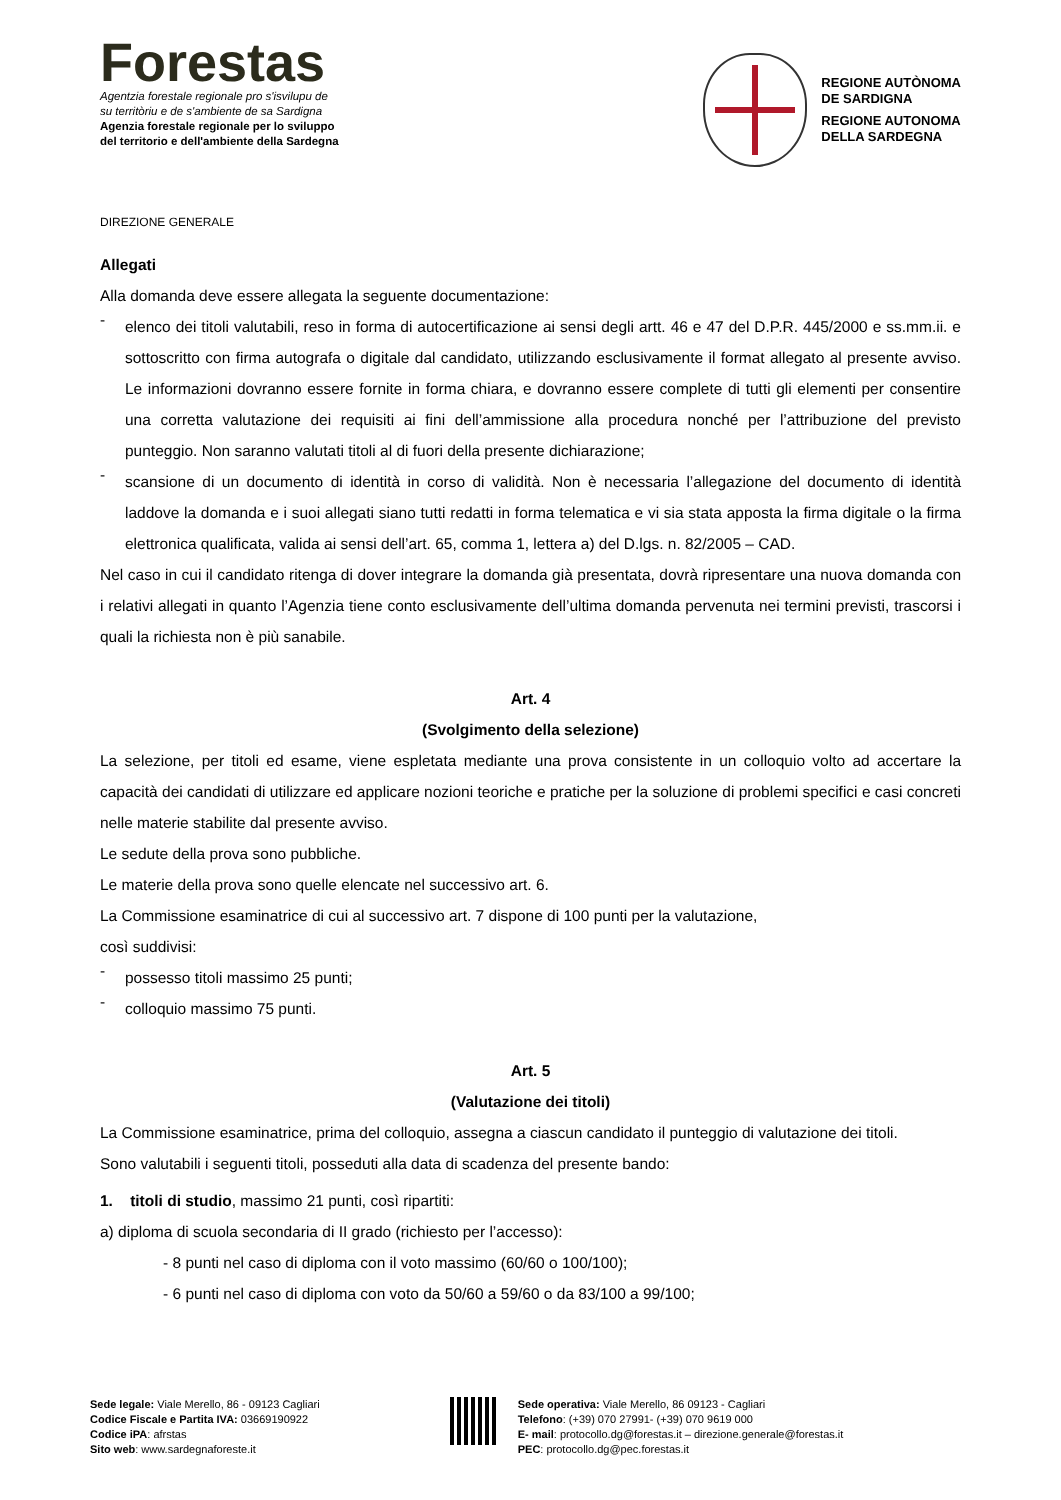Forestas
Agentzia forestale regionale pro s'isvilupu de
su territòriu e de s'ambiente de sa Sardigna
Agenzia forestale regionale per lo sviluppo
del territorio e dell'ambiente della Sardegna
REGIONE AUTÒNOMA
DE SARDIGNA
REGIONE AUTONOMA
DELLA SARDEGNA
DIREZIONE GENERALE
Allegati
Alla domanda deve essere allegata la seguente documentazione:
-
elenco dei titoli valutabili, reso in forma di autocertificazione ai sensi degli artt. 46 e 47 del D.P.R. 445/2000 e ss.mm.ii. e sottoscritto con firma autografa o digitale dal candidato, utilizzando esclusivamente il format allegato al presente avviso. Le informazioni dovranno essere fornite in forma chiara, e dovranno essere complete di tutti gli elementi per consentire una corretta valutazione dei requisiti ai fini dell’ammissione alla procedura nonché per l’attribuzione del previsto punteggio. Non saranno valutati titoli al di fuori della presente dichiarazione;
-
scansione di un documento di identità in corso di validità. Non è necessaria l’allegazione del documento di identità laddove la domanda e i suoi allegati siano tutti redatti in forma telematica e vi sia stata apposta la firma digitale o la firma elettronica qualificata, valida ai sensi dell’art. 65, comma 1, lettera a) del D.lgs. n. 82/2005 – CAD.
Nel caso in cui il candidato ritenga di dover integrare la domanda già presentata, dovrà ripresentare una nuova domanda con i relativi allegati in quanto l’Agenzia tiene conto esclusivamente dell’ultima domanda pervenuta nei termini previsti, trascorsi i quali la richiesta non è più sanabile.
Art. 4
(Svolgimento della selezione)
La selezione, per titoli ed esame, viene espletata mediante una prova consistente in un colloquio volto ad accertare la capacità dei candidati di utilizzare ed applicare nozioni teoriche e pratiche per la soluzione di problemi specifici e casi concreti nelle materie stabilite dal presente avviso.
Le sedute della prova sono pubbliche.
Le materie della prova sono quelle elencate nel successivo art. 6.
La Commissione esaminatrice di cui al successivo art. 7 dispone di 100 punti per la valutazione,
così suddivisi:
-
possesso titoli massimo 25 punti;
-
colloquio massimo 75 punti.
Art. 5
(Valutazione dei titoli)
La Commissione esaminatrice, prima del colloquio, assegna a ciascun candidato il punteggio di valutazione dei titoli.
Sono valutabili i seguenti titoli, posseduti alla data di scadenza del presente bando:
1. titoli di studio, massimo 21 punti, così ripartiti:
a) diploma di scuola secondaria di II grado (richiesto per l’accesso):
- 8 punti nel caso di diploma con il voto massimo (60/60 o 100/100);
- 6 punti nel caso di diploma con voto da 50/60 a 59/60 o da 83/100 a 99/100;
Sede legale: Viale Merello, 86 - 09123 Cagliari
Codice Fiscale e Partita IVA: 03669190922
Codice iPA: afrstas
Sito web: www.sardegnaforeste.it
Sede operativa: Viale Merello, 86 09123 - Cagliari
Telefono: (+39) 070 27991- (+39) 070 9619 000
E- mail: protocollo.dg@forestas.it – direzione.generale@forestas.it
PEC: protocollo.dg@pec.forestas.it